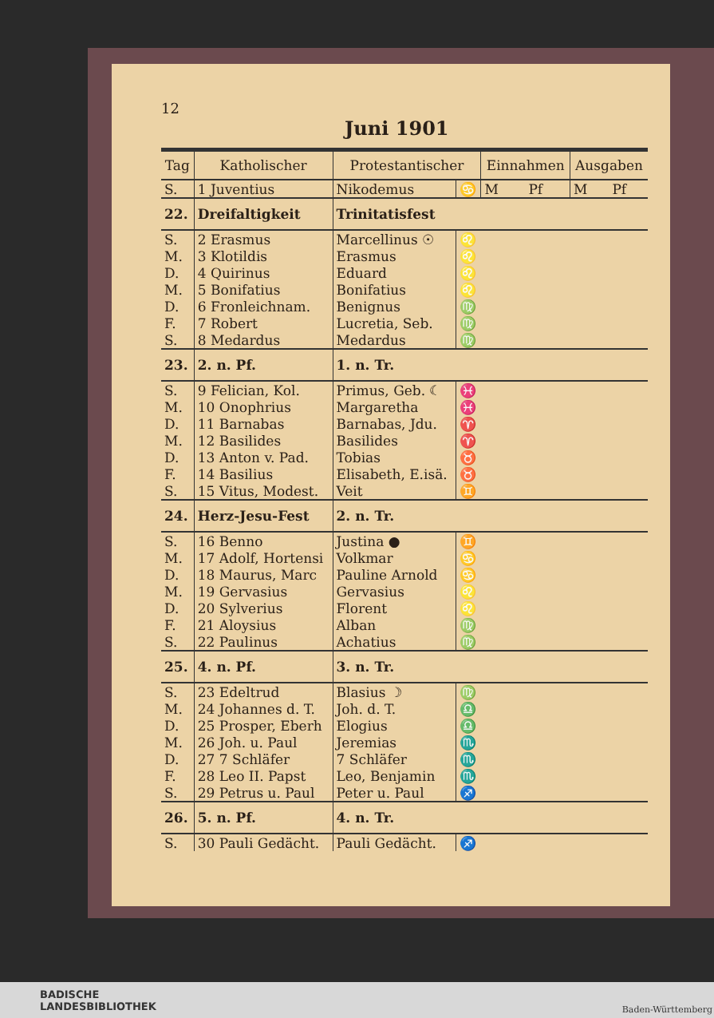12
Juni 1901
| Tag | Katholischer | Protestantischer | | Einnahmen | | Ausgaben | |
| --- | --- | --- | --- | --- | --- | --- | --- |
| S. | 1 Juventius | Nikodemus | ♋ | M | Pf | M | Pf |
| 22. | Dreifaltigkeit | Trinitatisfest | | | | | |
| S. | 2 Erasmus | Marcellinus ☉ | ♌ | | | | |
| M. | 3 Klotildis | Erasmus | ♌ | | | | |
| D. | 4 Quirinus | Eduard | ♌ | | | | |
| M. | 5 Bonifatius | Bonifatius | ♌ | | | | |
| D. | 6 Fronleichnam. | Benignus | ♍ | | | | |
| F. | 7 Robert | Lucretia, Seb. | ♍ | | | | |
| S. | 8 Medardus | Medardus | ♍ | | | | |
| 23. | 2. n. Pf. | 1. n. Tr. | | | | | |
| S. | 9 Felician, Kol. | Primus, Geb. ☾ | ♓ | | | | |
| M. | 10 Onophrius | Margaretha | ♓ | | | | |
| D. | 11 Barnabas | Barnabas, Jdu. | ♈ | | | | |
| M. | 12 Basilides | Basilides | ♈ | | | | |
| D. | 13 Anton v. Pad. | Tobias | ♉ | | | | |
| F. | 14 Basilius | Elisabeth, E.isä. | ♉ | | | | |
| S. | 15 Vitus, Modest. | Veit | ♊ | | | | |
| 24. | Herz-Jesu-Fest | 2. n. Tr. | | | | | |
| S. | 16 Benno | Justina ● | ♊ | | | | |
| M. | 17 Adolf, Hortensi | Volkmar | ♋ | | | | |
| D. | 18 Maurus, Marc | Pauline Arnold | ♋ | | | | |
| M. | 19 Gervasius | Gervasius | ♌ | | | | |
| D. | 20 Sylverius | Florent | ♌ | | | | |
| F. | 21 Aloysius | Alban | ♍ | | | | |
| S. | 22 Paulinus | Achatius | ♍ | | | | |
| 25. | 4. n. Pf. | 3. n. Tr. | | | | | |
| S. | 23 Edeltrud | Blasius ☽ | ♍ | | | | |
| M. | 24 Johannes d. T. | Joh. d. T. | ♎ | | | | |
| D. | 25 Prosper, Eberh | Elogius | ♎ | | | | |
| M. | 26 Joh. u. Paul | Jeremias | ♏ | | | | |
| D. | 27 7 Schläfer | 7 Schläfer | ♏ | | | | |
| F. | 28 Leo II. Papst | Leo, Benjamin | ♏ | | | | |
| S. | 29 Petrus u. Paul | Peter u. Paul | ♐ | | | | |
| 26. | 5. n. Pf. | 4. n. Tr. | | | | | |
| S. | 30 Pauli Gedächt. | Pauli Gedächt. | ♐ | | | | |
BADISCHE
LANDESBIBLIOTHEK
Baden-Württemberg